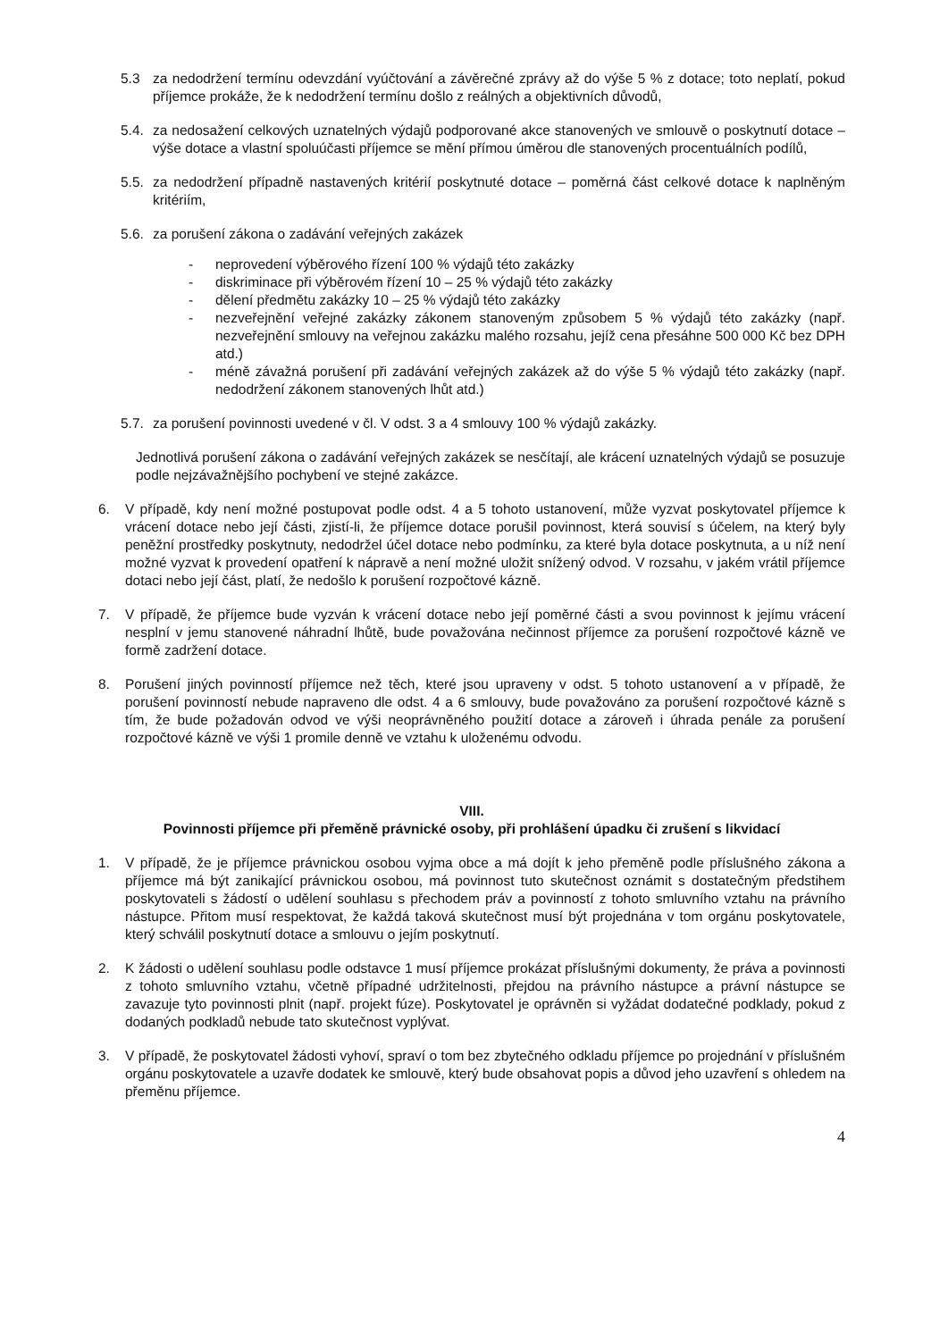5.3 za nedodržení termínu odevzdání vyúčtování a závěrečné zprávy až do výše 5 % z dotace; toto neplatí, pokud příjemce prokáže, že k nedodržení termínu došlo z reálných a objektivních důvodů,
5.4.
za nedosažení celkových uznatelných výdajů podporované akce stanovených ve smlouvě o poskytnutí dotace – výše dotace a vlastní spoluúčasti příjemce se mění přímou úměrou dle stanovených procentuálních podílů,
5.5.
za nedodržení případně nastavených kritérií poskytnuté dotace – poměrná část celkové dotace k naplněným kritériím,
5.6.
za porušení zákona o zadávání veřejných zakázek
- neprovedení výběrového řízení 100 % výdajů této zakázky
- diskriminace při výběrovém řízení 10 – 25 % výdajů této zakázky
- dělení předmětu zakázky 10 – 25 % výdajů této zakázky
- nezveřejnění veřejné zakázky zákonem stanoveným způsobem 5 % výdajů této zakázky (např. nezveřejnění smlouvy na veřejnou zakázku malého rozsahu, jejíž cena přesáhne 500 000 Kč bez DPH atd.)
- méně závažná porušení při zadávání veřejných zakázek až do výše 5 % výdajů této zakázky (např. nedodržení zákonem stanovených lhůt atd.)
5.7.
za porušení povinnosti uvedené v čl. V odst. 3 a 4 smlouvy 100 % výdajů zakázky.
Jednotlivá porušení zákona o zadávání veřejných zakázek se nesčítají, ale krácení uznatelných výdajů se posuzuje podle nejzávažnějšího pochybení ve stejné zakázce.
6. V případě, kdy není možné postupovat podle odst. 4 a 5 tohoto ustanovení, může vyzvat poskytovatel příjemce k vrácení dotace nebo její části, zjistí-li, že příjemce dotace porušil povinnost, která souvisí s účelem, na který byly peněžní prostředky poskytnuty, nedodržel účel dotace nebo podmínku, za které byla dotace poskytnuta, a u níž není možné vyzvat k provedení opatření k nápravě a není možné uložit snížený odvod. V rozsahu, v jakém vrátil příjemce dotaci nebo její část, platí, že nedošlo k porušení rozpočtové kázně.
7. V případě, že příjemce bude vyzván k vrácení dotace nebo její poměrné části a svou povinnost k jejímu vrácení nesplní v jemu stanovené náhradní lhůtě, bude považována nečinnost příjemce za porušení rozpočtové kázně ve formě zadržení dotace.
8. Porušení jiných povinností příjemce než těch, které jsou upraveny v odst. 5 tohoto ustanovení a v případě, že porušení povinností nebude napraveno dle odst. 4 a 6 smlouvy, bude považováno za porušení rozpočtové kázně s tím, že bude požadován odvod ve výši neoprávněného použití dotace a zároveň i úhrada penále za porušení rozpočtové kázně ve výši 1 promile denně ve vztahu k uloženému odvodu.
VIII.
Povinnosti příjemce při přeměně právnické osoby, při prohlášení úpadku či zrušení s likvidací
1. V případě, že je příjemce právnickou osobou vyjma obce a má dojít k jeho přeměně podle příslušného zákona a příjemce má být zanikající právnickou osobou, má povinnost tuto skutečnost oznámit s dostatečným předstihem poskytovateli s žádostí o udělení souhlasu s přechodem práv a povinností z tohoto smluvního vztahu na právního nástupce. Přitom musí respektovat, že každá taková skutečnost musí být projednána v tom orgánu poskytovatele, který schválil poskytnutí dotace a smlouvu o jejím poskytnutí.
2. K žádosti o udělení souhlasu podle odstavce 1 musí příjemce prokázat příslušnými dokumenty, že práva a povinnosti z tohoto smluvního vztahu, včetně případné udržitelnosti, přejdou na právního nástupce a právní nástupce se zavazuje tyto povinnosti plnit (např. projekt fúze). Poskytovatel je oprávněn si vyžádat dodatečné podklady, pokud z dodaných podkladů nebude tato skutečnost vyplývat.
3. V případě, že poskytovatel žádosti vyhoví, spraví o tom bez zbytečného odkladu příjemce po projednání v příslušném orgánu poskytovatele a uzavře dodatek ke smlouvě, který bude obsahovat popis a důvod jeho uzavření s ohledem na přeměnu příjemce.
4